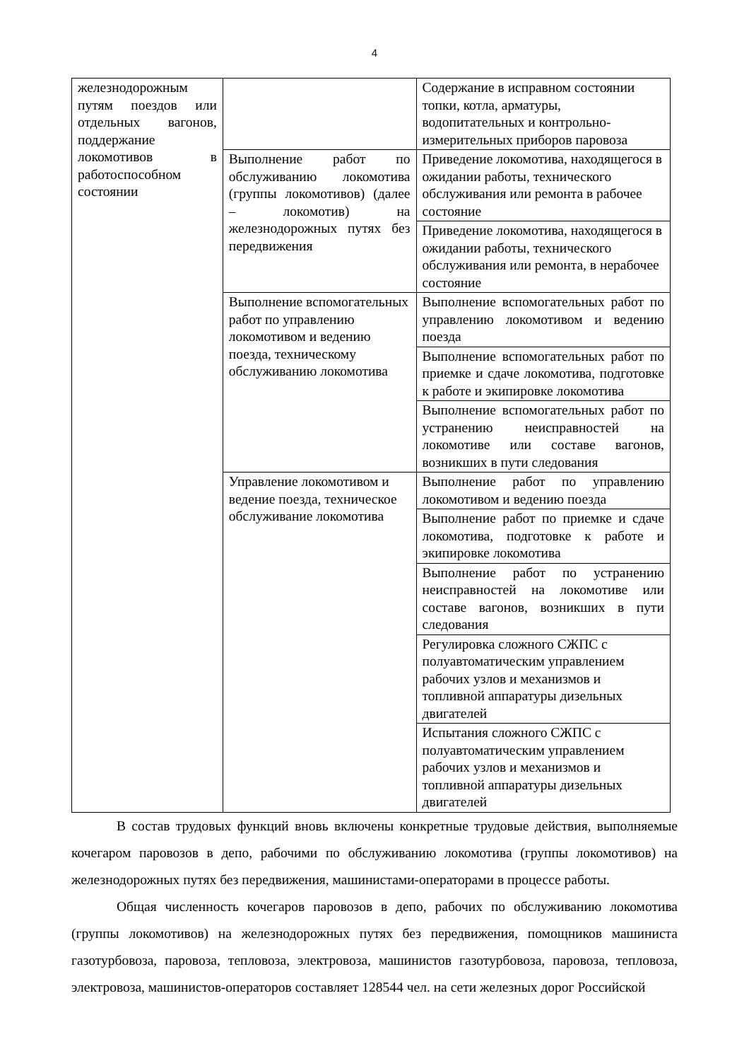4
| железнодорожным путям поездов или отдельных вагонов, поддержание локомотивов в работоспособном состоянии | | Содержание в исправном состоянии топки, котла, арматуры, водопитательных и контрольно-измерительных приборов паровоза |
| | Выполнение работ по обслуживанию локомотива (группы локомотивов) (далее – локомотив) на железнодорожных путях без передвижения | Приведение локомотива, находящегося в ожидании работы, технического обслуживания или ремонта в рабочее состояние |
| | | Приведение локомотива, находящегося в ожидании работы, технического обслуживания или ремонта, в нерабочее состояние |
| | Выполнение вспомогательных работ по управлению локомотивом и ведению поезда, техническому обслуживанию локомотива | Выполнение вспомогательных работ по управлению локомотивом и ведению поезда |
| | | Выполнение вспомогательных работ по приемке и сдаче локомотива, подготовке к работе и экипировке локомотива |
| | | Выполнение вспомогательных работ по устранению неисправностей на локомотиве или составе вагонов, возникших в пути следования |
| | Управление локомотивом и ведение поезда, техническое обслуживание локомотива | Выполнение работ по управлению локомотивом и ведению поезда |
| | | Выполнение работ по приемке и сдаче локомотива, подготовке к работе и экипировке локомотива |
| | | Выполнение работ по устранению неисправностей на локомотиве или составе вагонов, возникших в пути следования |
| | | Регулировка сложного СЖПС с полуавтоматическим управлением рабочих узлов и механизмов и топливной аппаратуры дизельных двигателей |
| | | Испытания сложного СЖПС с полуавтоматическим управлением рабочих узлов и механизмов и топливной аппаратуры дизельных двигателей |
В состав трудовых функций вновь включены конкретные трудовые действия, выполняемые кочегаром паровозов в депо, рабочими по обслуживанию локомотива (группы локомотивов) на железнодорожных путях без передвижения, машинистами-операторами в процессе работы.
Общая численность кочегаров паровозов в депо, рабочих по обслуживанию локомотива (группы локомотивов) на железнодорожных путях без передвижения, помощников машиниста газотурбовоза, паровоза, тепловоза, электровоза, машинистов газотурбовоза, паровоза, тепловоза, электровоза, машинистов-операторов составляет 128544 чел. на сети железных дорог Российской